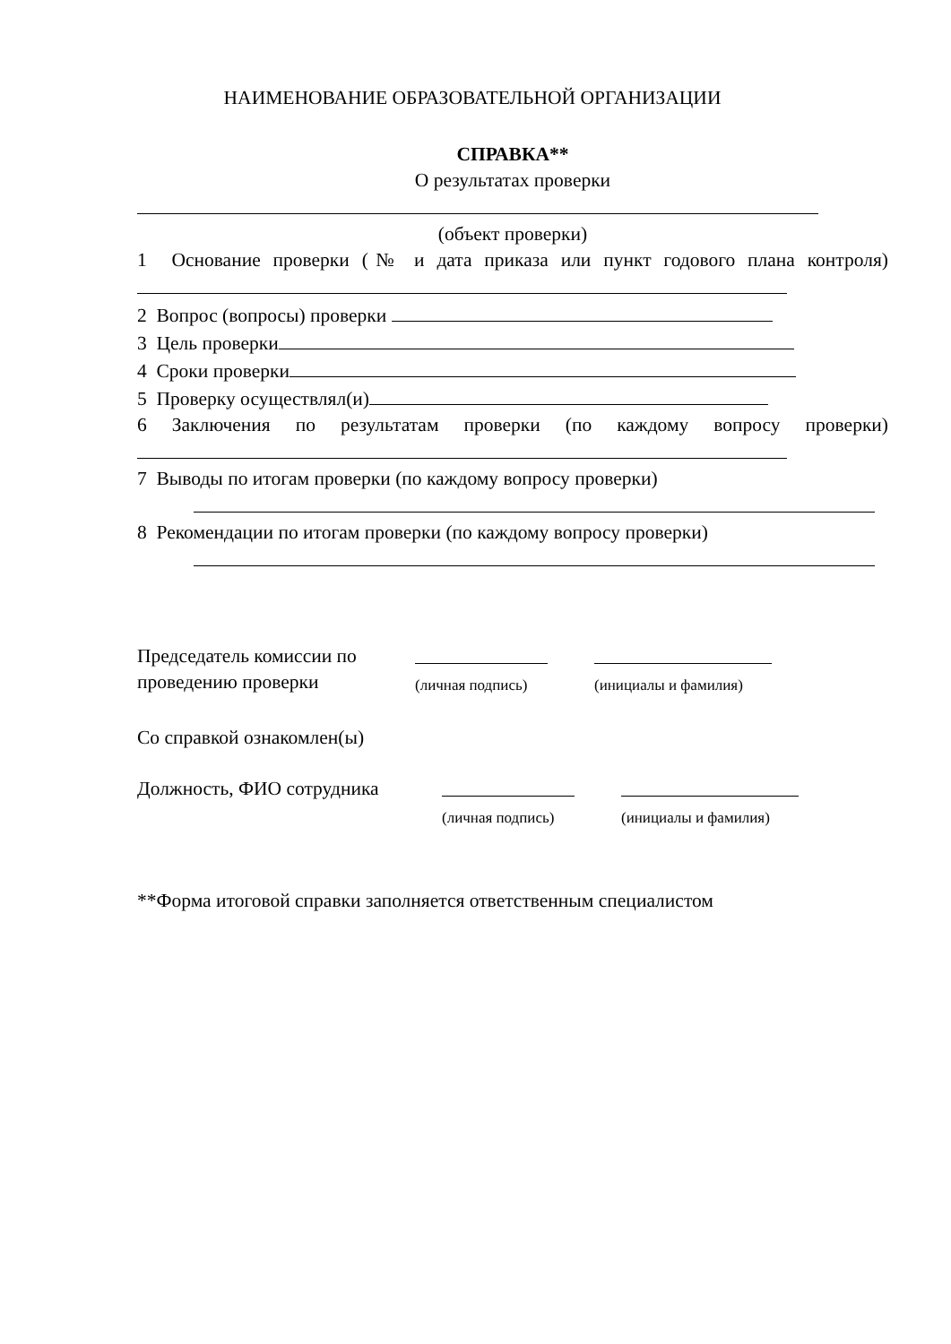НАИМЕНОВАНИЕ ОБРАЗОВАТЕЛЬНОЙ ОРГАНИЗАЦИИ
СПРАВКА**
О результатах проверки
(объект проверки)
1 Основание проверки (№ и дата приказа или пункт годового плана контроля)
2 Вопрос (вопросы) проверки
3 Цель проверки
4 Сроки проверки
5 Проверку осуществлял(и)
6 Заключения по результатам проверки (по каждому вопросу проверки)
7 Выводы по итогам проверки (по каждому вопросу проверки)
8 Рекомендации по итогам проверки (по каждому вопросу проверки)
Председатель комиссии по
проведению проверки
(личная подпись)
(инициалы и фамилия)
Со справкой ознакомлен(ы)
Должность, ФИО сотрудника
(личная подпись)
(инициалы и фамилия)
**Форма итоговой справки заполняется ответственным специалистом